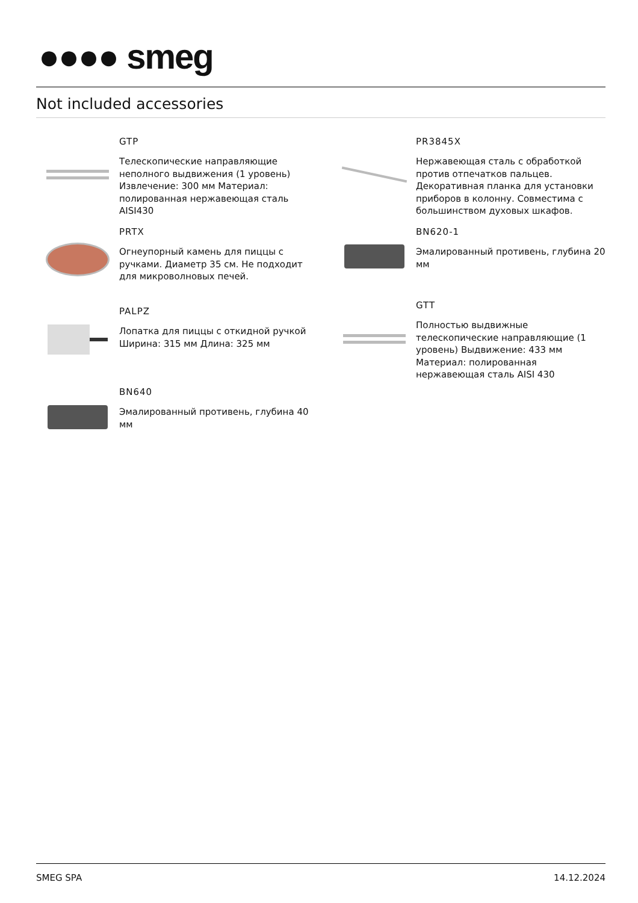●●●● smeg
Not included accessories
GTP
Телескопические направляющие неполного выдвижения (1 уровень) Извлечение: 300 мм Материал: полированная нержавеющая сталь AISI430
PRTX
Огнеупорный камень для пиццы с ручками. Диаметр 35 см. Не подходит для микроволновых печей.
PALPZ
Лопатка для пиццы с откидной ручкой Ширина: 315 мм Длина: 325 мм
BN640
Эмалированный противень, глубина 40 мм
PR3845X
Нержавеющая сталь с обработкой против отпечатков пальцев. Декоративная планка для установки приборов в колонну. Совместима с большинством духовых шкафов.
BN620-1
Эмалированный противень, глубина 20 мм
GTT
Полностью выдвижные телескопические направляющие (1 уровень) Выдвижение: 433 мм Материал: полированная нержавеющая сталь AISI 430
SMEG SPA 14.12.2024